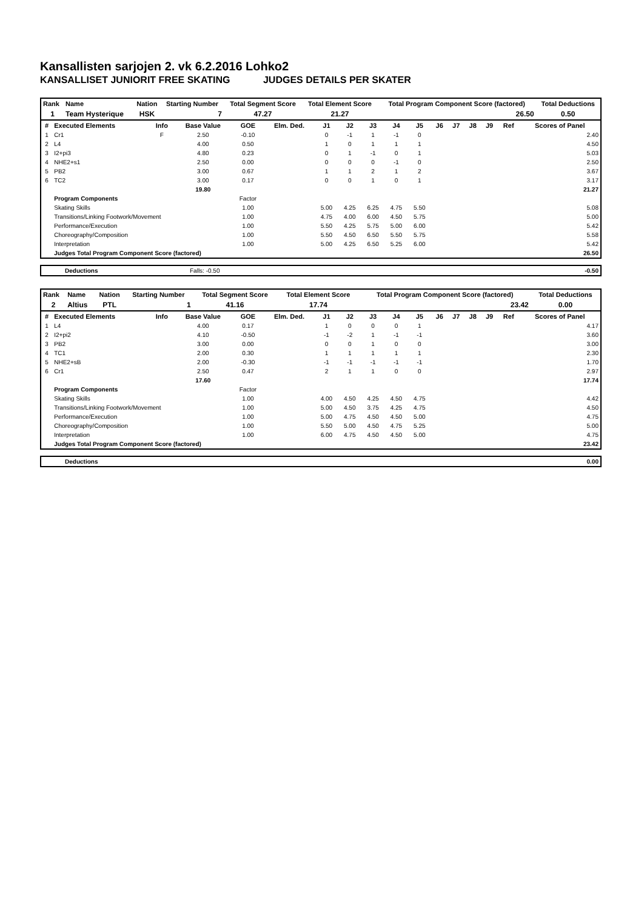Kansallisten sarjojen 2. vk 6.2.2016 Lohko2
KANSALLISET JUNIORIT FREE SKATING JUDGES DETAILS PER SKATER
| Rank | Name | Nation | Starting Number | Total Segment Score | Total Element Score | Total Program Component Score (factored) | Total Deductions |
| --- | --- | --- | --- | --- | --- | --- | --- |
| 1 | Team Hysterique | HSK | 7 | 47.27 | 21.27 | 26.50 | 0.50 |
| # | Executed Elements | Info | Base Value | GOE | Elm. Ded. | J1 | J2 | J3 | J4 | J5 | J6 | J7 | J8 | J9 | Ref | Scores of Panel |
| --- | --- | --- | --- | --- | --- | --- | --- | --- | --- | --- | --- | --- | --- | --- | --- | --- |
| 1 | Cr1 | F | 2.50 | -0.10 | | 0 | -1 | 1 | -1 | 0 | | | | | | 2.40 |
| 2 | L4 | | 4.00 | 0.50 | | 1 | 0 | 1 | 1 | 1 | | | | | | 4.50 |
| 3 | I2+pi3 | | 4.80 | 0.23 | | 0 | 1 | -1 | 0 | 1 | | | | | | 5.03 |
| 4 | NHE2+s1 | | 2.50 | 0.00 | | 0 | 0 | 0 | -1 | 0 | | | | | | 2.50 |
| 5 | PB2 | | 3.00 | 0.67 | | 1 | 1 | 2 | 1 | 2 | | | | | | 3.67 |
| 6 | TC2 | | 3.00 | 0.17 | | 0 | 0 | 1 | 0 | 1 | | | | | | 3.17 |
| | | | 19.80 | | | | | | | | | | | | | 21.27 |
| | Program Components | | | Factor | | | | | | | | | | | | |
| | Skating Skills | | | 1.00 | | 5.00 | 4.25 | 6.25 | 4.75 | 5.50 | | | | | | 5.08 |
| | Transitions/Linking Footwork/Movement | | | 1.00 | | 4.75 | 4.00 | 6.00 | 4.50 | 5.75 | | | | | | 5.00 |
| | Performance/Execution | | | 1.00 | | 5.50 | 4.25 | 5.75 | 5.00 | 6.00 | | | | | | 5.42 |
| | Choreography/Composition | | | 1.00 | | 5.50 | 4.50 | 6.50 | 5.50 | 5.75 | | | | | | 5.58 |
| | Interpretation | | | 1.00 | | 5.00 | 4.25 | 6.50 | 5.25 | 6.00 | | | | | | 5.42 |
| | Judges Total Program Component Score (factored) | | | | | | | | | | | | | | | 26.50 |
| | Deductions | Falls: -0.50 | -0.50 |
| Rank | Name | Nation | Starting Number | Total Segment Score | Total Element Score | Total Program Component Score (factored) | Total Deductions |
| --- | --- | --- | --- | --- | --- | --- | --- |
| 2 | Altius | PTL | 1 | 41.16 | 17.74 | 23.42 | 0.00 |
| # | Executed Elements | Info | Base Value | GOE | Elm. Ded. | J1 | J2 | J3 | J4 | J5 | J6 | J7 | J8 | J9 | Ref | Scores of Panel |
| --- | --- | --- | --- | --- | --- | --- | --- | --- | --- | --- | --- | --- | --- | --- | --- | --- |
| 1 | L4 | | 4.00 | 0.17 | | 1 | 0 | 0 | 0 | 1 | | | | | | 4.17 |
| 2 | I2+pi2 | | 4.10 | -0.50 | | -1 | -2 | 1 | -1 | -1 | | | | | | 3.60 |
| 3 | PB2 | | 3.00 | 0.00 | | 0 | 0 | 1 | 0 | 0 | | | | | | 3.00 |
| 4 | TC1 | | 2.00 | 0.30 | | 1 | 1 | 1 | 1 | 1 | | | | | | 2.30 |
| 5 | NHE2+sB | | 2.00 | -0.30 | | -1 | -1 | -1 | -1 | -1 | | | | | | 1.70 |
| 6 | Cr1 | | 2.50 | 0.47 | | 2 | 1 | 1 | 0 | 0 | | | | | | 2.97 |
| | | | 17.60 | | | | | | | | | | | | | 17.74 |
| | Program Components | | | Factor | | | | | | | | | | | | |
| | Skating Skills | | | 1.00 | | 4.00 | 4.50 | 4.25 | 4.50 | 4.75 | | | | | | 4.42 |
| | Transitions/Linking Footwork/Movement | | | 1.00 | | 5.00 | 4.50 | 3.75 | 4.25 | 4.75 | | | | | | 4.50 |
| | Performance/Execution | | | 1.00 | | 5.00 | 4.75 | 4.50 | 4.50 | 5.00 | | | | | | 4.75 |
| | Choreography/Composition | | | 1.00 | | 5.50 | 5.00 | 4.50 | 4.75 | 5.25 | | | | | | 5.00 |
| | Interpretation | | | 1.00 | | 6.00 | 4.75 | 4.50 | 4.50 | 5.00 | | | | | | 4.75 |
| | Judges Total Program Component Score (factored) | | | | | | | | | | | | | | | 23.42 |
| | Deductions | 0.00 |